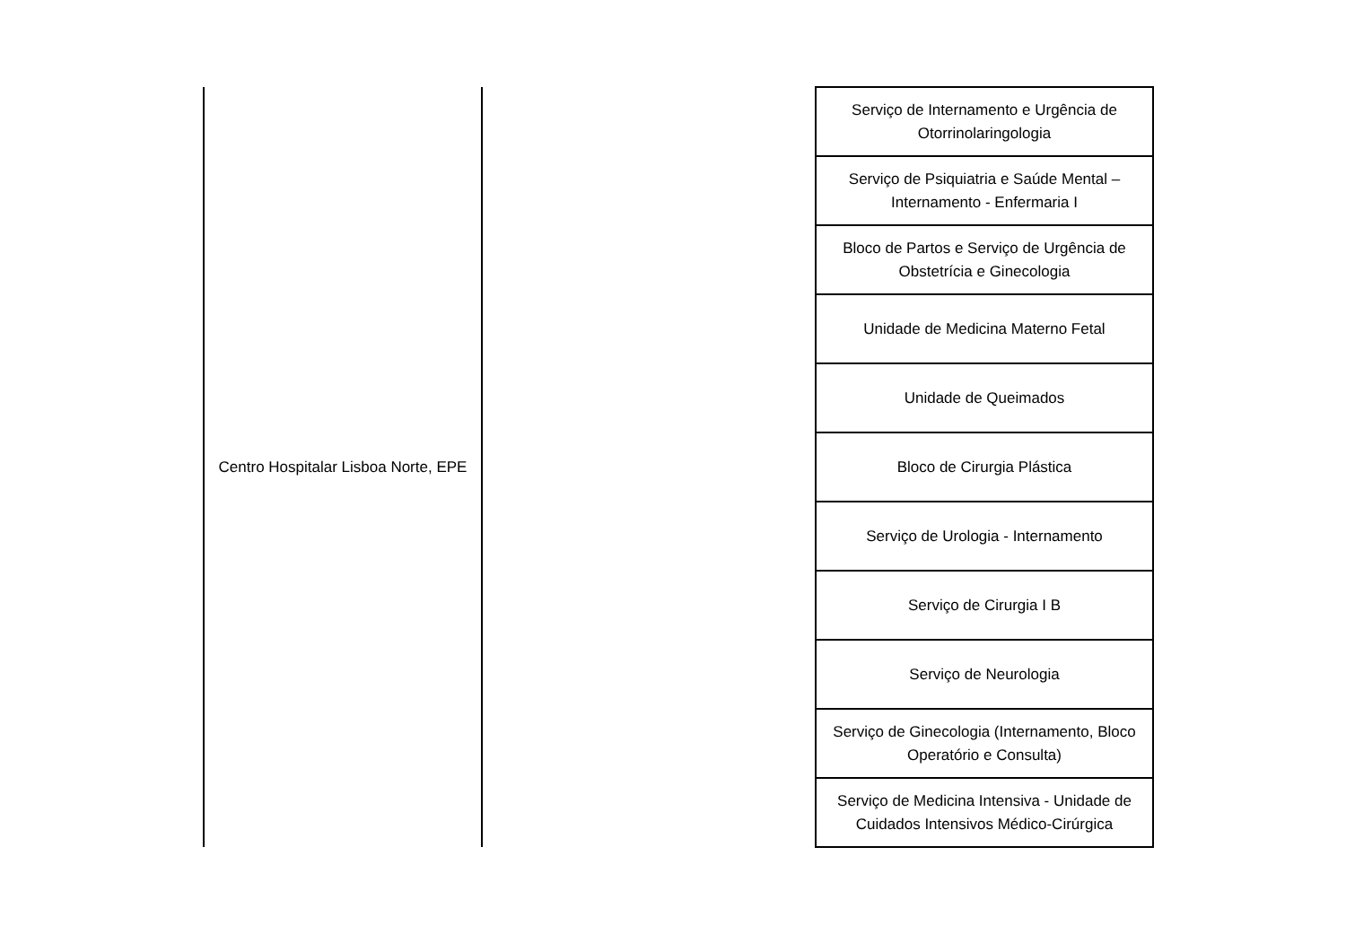| Centro Hospitalar Lisboa Norte, EPE | | Serviço de Internamento e Urgência de Otorrinolaringologia |
| | | Serviço de Psiquiatria e Saúde Mental – Internamento - Enfermaria I |
| | | Bloco de Partos e Serviço de Urgência de Obstetrícia e Ginecologia |
| | | Unidade de Medicina Materno Fetal |
| | | Unidade de Queimados |
| | | Bloco de Cirurgia Plástica |
| | | Serviço de Urologia - Internamento |
| | | Serviço de Cirurgia I B |
| | | Serviço de Neurologia |
| | | Serviço de Ginecologia (Internamento, Bloco Operatório e Consulta) |
| | | Serviço de Medicina Intensiva - Unidade de Cuidados Intensivos Médico-Cirúrgica |